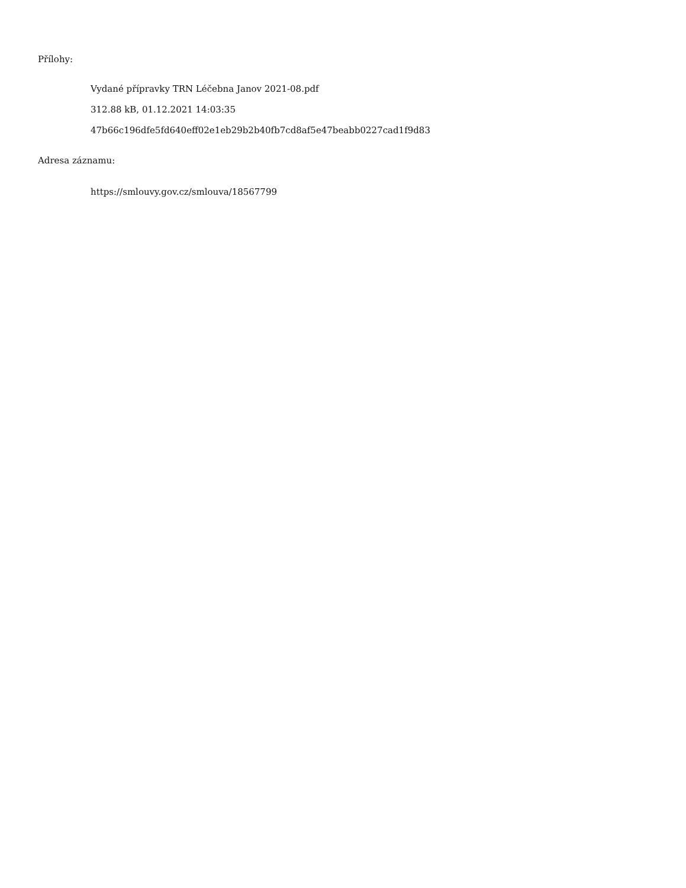Přílohy:
Vydané přípravky TRN Léčebna Janov 2021-08.pdf
312.88 kB, 01.12.2021 14:03:35
47b66c196dfe5fd640eff02e1eb29b2b40fb7cd8af5e47beabb0227cad1f9d83
Adresa záznamu:
https://smlouvy.gov.cz/smlouva/18567799